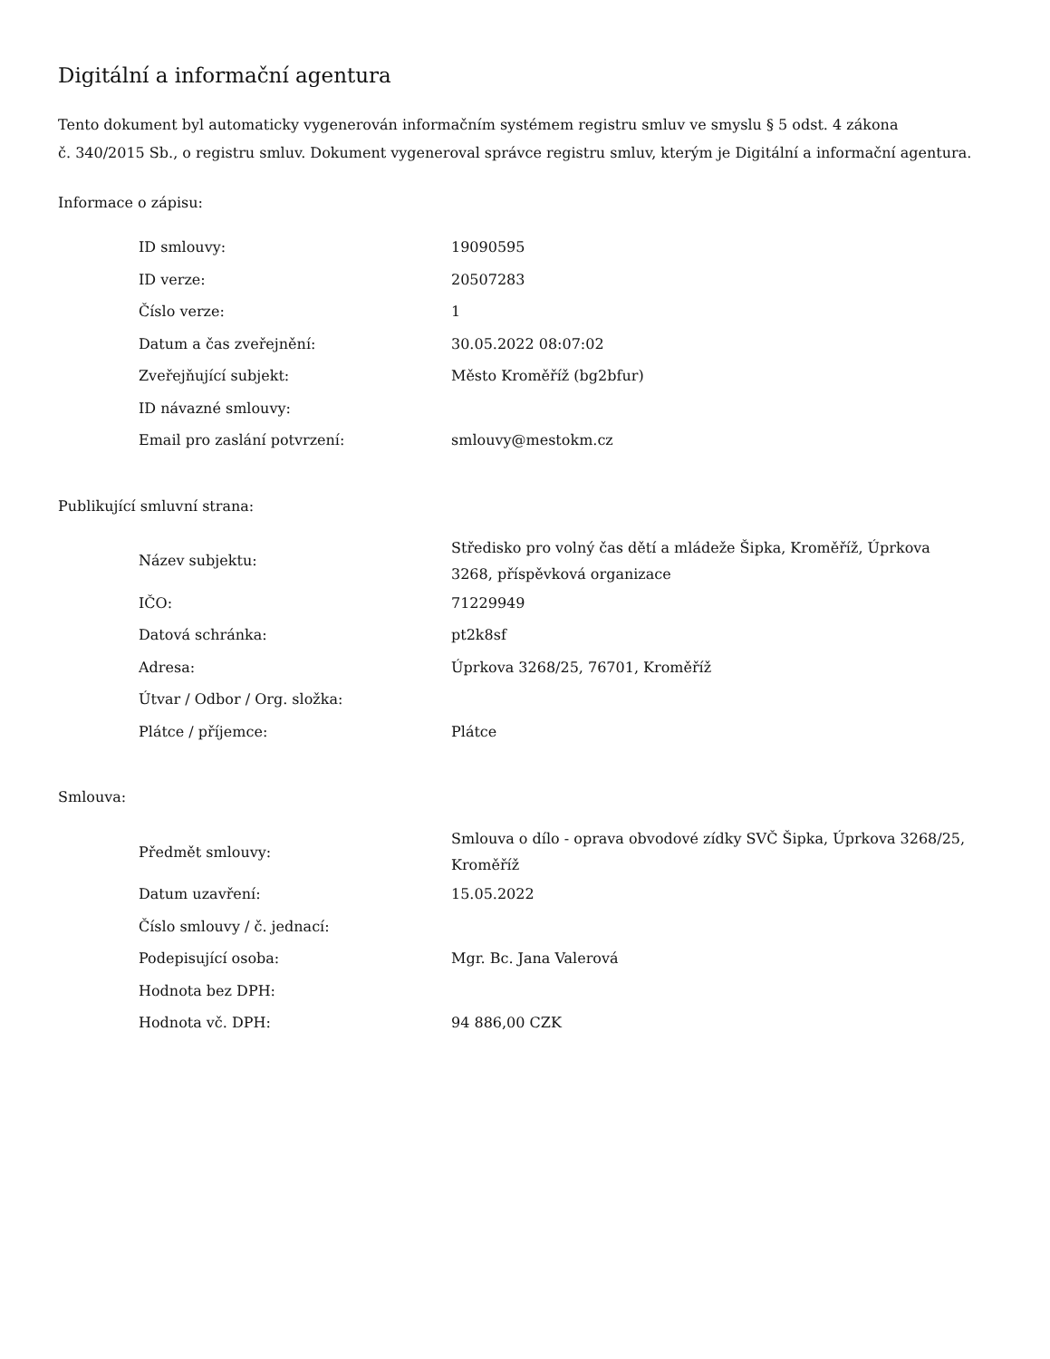Digitální a informační agentura
Tento dokument byl automaticky vygenerován informačním systémem registru smluv ve smyslu § 5 odst. 4 zákona
č. 340/2015 Sb., o registru smluv. Dokument vygeneroval správce registru smluv, kterým je Digitální a informační agentura.
Informace o zápisu:
| ID smlouvy: | 19090595 |
| ID verze: | 20507283 |
| Číslo verze: | 1 |
| Datum a čas zveřejnění: | 30.05.2022 08:07:02 |
| Zveřejňující subjekt: | Město Kroměříž (bg2bfur) |
| ID návazné smlouvy: | |
| Email pro zaslání potvrzení: | smlouvy@mestokm.cz |
Publikující smluvní strana:
| Název subjektu: | Středisko pro volný čas dětí a mládeže Šipka, Kroměříž, Úprkova 3268, příspěvková organizace |
| IČO: | 71229949 |
| Datová schránka: | pt2k8sf |
| Adresa: | Úprkova 3268/25, 76701, Kroměříž |
| Útvar / Odbor / Org. složka: | |
| Plátce / příjemce: | Plátce |
Smlouva:
| Předmět smlouvy: | Smlouva o dílo - oprava obvodové zídky SVČ Šipka, Úprkova 3268/25, Kroměříž |
| Datum uzavření: | 15.05.2022 |
| Číslo smlouvy / č. jednací: | |
| Podepisující osoba: | Mgr. Bc. Jana Valerová |
| Hodnota bez DPH: | |
| Hodnota vč. DPH: | 94 886,00 CZK |